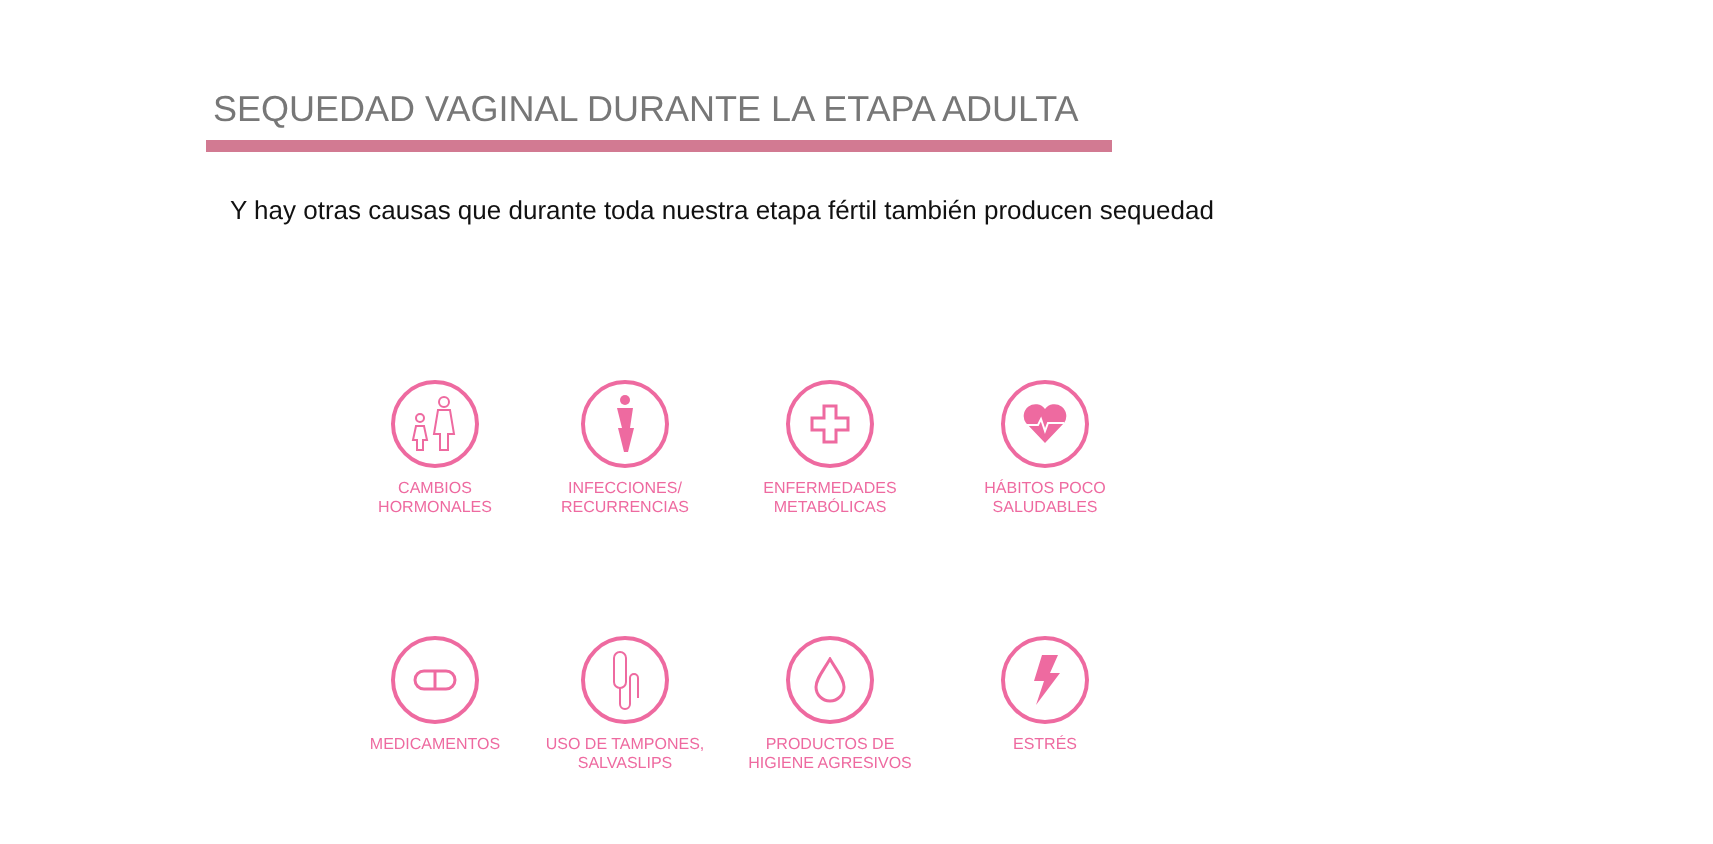SEQUEDAD VAGINAL DURANTE LA ETAPA ADULTA
Y hay otras causas que durante toda nuestra etapa fértil también producen sequedad
CAMBIOS
HORMONALES
INFECCIONES/
RECURRENCIAS
ENFERMEDADES
METABÓLICAS
HÁBITOS POCO
SALUDABLES
MEDICAMENTOS
USO DE TAMPONES,
SALVASLIPS
PRODUCTOS DE
HIGIENE AGRESIVOS
ESTRÉS